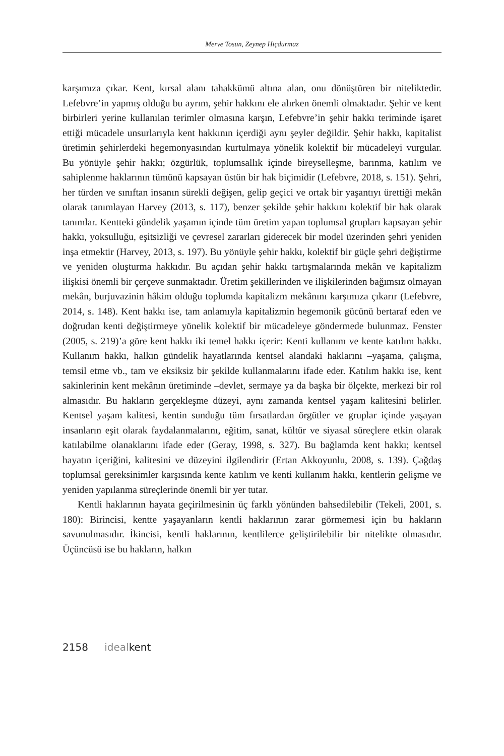Merve Tosun, Zeynep Hiçdurmaz
karşımıza çıkar. Kent, kırsal alanı tahakkümü altına alan, onu dönüştüren bir niteliktedir. Lefebvre’in yapmış olduğu bu ayrım, şehir hakkını ele alırken önemli olmaktadır. Şehir ve kent birbirleri yerine kullanılan terimler olmasına karşın, Lefebvre’in şehir hakkı teriminde işaret ettiği mücadele unsurlarıyla kent hakkının içerdiği aynı şeyler değildir. Şehir hakkı, kapitalist üretimin şehirlerdeki hegemonyasından kurtulmaya yönelik kolektif bir mücadeleyi vurgular. Bu yönüyle şehir hakkı; özgürlük, toplumsallık içinde bireyselleşme, barınma, katılım ve sahiplenme haklarının tümünü kapsayan üstün bir hak biçimidir (Lefebvre, 2018, s. 151). Şehri, her türden ve sınıftan insanın sürekli değişen, gelip geçici ve ortak bir yaşantıyı ürettiği mekân olarak tanımlayan Harvey (2013, s. 117), benzer şekilde şehir hakkını kolektif bir hak olarak tanımlar. Kentteki gündelik yaşamın içinde tüm üretim yapan toplumsal grupları kapsayan şehir hakkı, yoksulluğu, eşitsizliği ve çevresel zararları giderecek bir model üzerinden şehri yeniden inşa etmektir (Harvey, 2013, s. 197). Bu yönüyle şehir hakkı, kolektif bir güçle şehri değiştirme ve yeniden oluşturma hakkıdır. Bu açıdan şehir hakkı tartışmalarında mekân ve kapitalizm ilişkisi önemli bir çerçeve sunmaktadır. Üretim şekillerinden ve ilişkilerinden bağımsız olmayan mekân, burjuvazinin hâkim olduğu toplumda kapitalizm mekânını karşımıza çıkarır (Lefebvre, 2014, s. 148). Kent hakkı ise, tam anlamıyla kapitalizmin hegemonik gücünü bertaraf eden ve doğrudan kenti değiştirmeye yönelik kolektif bir mücadeleye göndermede bulunmaz. Fenster (2005, s. 219)’a göre kent hakkı iki temel hakkı içerir: Kenti kullanım ve kente katılım hakkı. Kullanım hakkı, halkın gündelik hayatlarında kentsel alandaki haklarını –yaşama, çalışma, temsil etme vb., tam ve eksiksiz bir şekilde kullanmalarını ifade eder. Katılım hakkı ise, kent sakinlerinin kent mekânın üretiminde –devlet, sermaye ya da başka bir ölçekte, merkezi bir rol almasıdır. Bu hakların gerçekleşme düzeyi, aynı zamanda kentsel yaşam kalitesini belirler. Kentsel yaşam kalitesi, kentin sunduğu tüm fırsatlardan örgütler ve gruplar içinde yaşayan insanların eşit olarak faydalanmalarını, eğitim, sanat, kültür ve siyasal süreçlere etkin olarak katılabilme olanaklarını ifade eder (Geray, 1998, s. 327). Bu bağlamda kent hakkı; kentsel hayatın içeriğini, kalitesini ve düzeyini ilgilendirir (Ertan Akkoyunlu, 2008, s. 139). Çağdaş toplumsal gereksinimler karşısında kente katılım ve kenti kullanım hakkı, kentlerin gelişme ve yeniden yapılanma süreçlerinde önemli bir yer tutar.
Kentli haklarının hayata geçirilmesinin üç farklı yönünden bahsedilebilir (Tekeli, 2001, s. 180): Birincisi, kentte yaşayanların kentli haklarının zarar görmemesi için bu hakların savunulmasıdır. İkincisi, kentli haklarının, kentlilerce geliştirilebilir bir nitelikte olmasıdır. Üçüncüsü ise bu hakların, halkın
2158 ideal kent